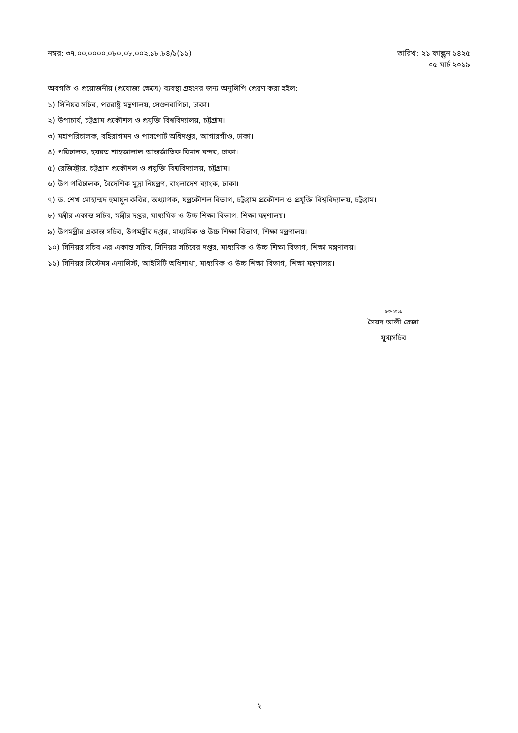নম্বর: ৩৭.০০.০০০০.০৮০.০৮.০০২.১৮.৮৪/১(১১)
তারিখ: ২১ ফাল্গুন ১৪২৫
০৫ মার্চ ২০১৯
অবগতি ও প্রয়োজনীয় (প্রযোজ্য ক্ষেত্রে) ব্যবস্থা গ্রহণের জন্য অনুলিপি প্রেরণ করা হইল:
১) সিনিয়র সচিব, পররাষ্ট্র মন্ত্রণালয়, সেগুনবাগিচা, ঢাকা।
২) উপাচার্য, চট্টগ্রাম প্রকৌশল ও প্রযুক্তি বিশ্ববিদ্যালয়, চট্টগ্রাম।
৩) মহাপরিচালক, বহিরাগমন ও পাসপোর্ট অধিদপ্তর, আগারগাঁও, ঢাকা।
৪) পরিচালক, হযরত শাহজালাল আন্তর্জাতিক বিমান বন্দর, ঢাকা।
৫) রেজিস্ট্রার, চট্টগ্রাম প্রকৌশল ও প্রযুক্তি বিশ্ববিদ্যালয়, চট্টগ্রাম।
৬) উপ পরিচালক, বৈদেশিক মুদ্রা নিয়ন্ত্রণ, বাংলাদেশ ব্যাংক, ঢাকা।
৭) ড. শেখ মোহাম্মদ হুমায়ুন কবির, অধ্যাপক, যন্ত্রকৌশল বিভাগ, চট্টগ্রাম প্রকৌশল ও প্রযুক্তি বিশ্ববিদ্যালয়, চট্টগ্রাম।
৮) মন্ত্রীর একান্ত সচিব, মন্ত্রীর দপ্তর, মাধ্যমিক ও উচ্চ শিক্ষা বিভাগ, শিক্ষা মন্ত্রণালয়।
৯) উপমন্ত্রীর একান্ত সচিব, উপমন্ত্রীর দপ্তর, মাধ্যমিক ও উচ্চ শিক্ষা বিভাগ, শিক্ষা মন্ত্রণালয়।
১০) সিনিয়র সচিব এর একান্ত সচিব, সিনিয়র সচিবের দপ্তর, মাধ্যমিক ও উচ্চ শিক্ষা বিভাগ, শিক্ষা মন্ত্রণালয়।
১১) সিনিয়র সিস্টেমস এনালিস্ট, আইসিটি অধিশাখা, মাধ্যমিক ও উচ্চ শিক্ষা বিভাগ, শিক্ষা মন্ত্রণালয়।
৫-৩-২০১৯
সৈয়দ আলী রেজা
যুগ্মসচিব
২